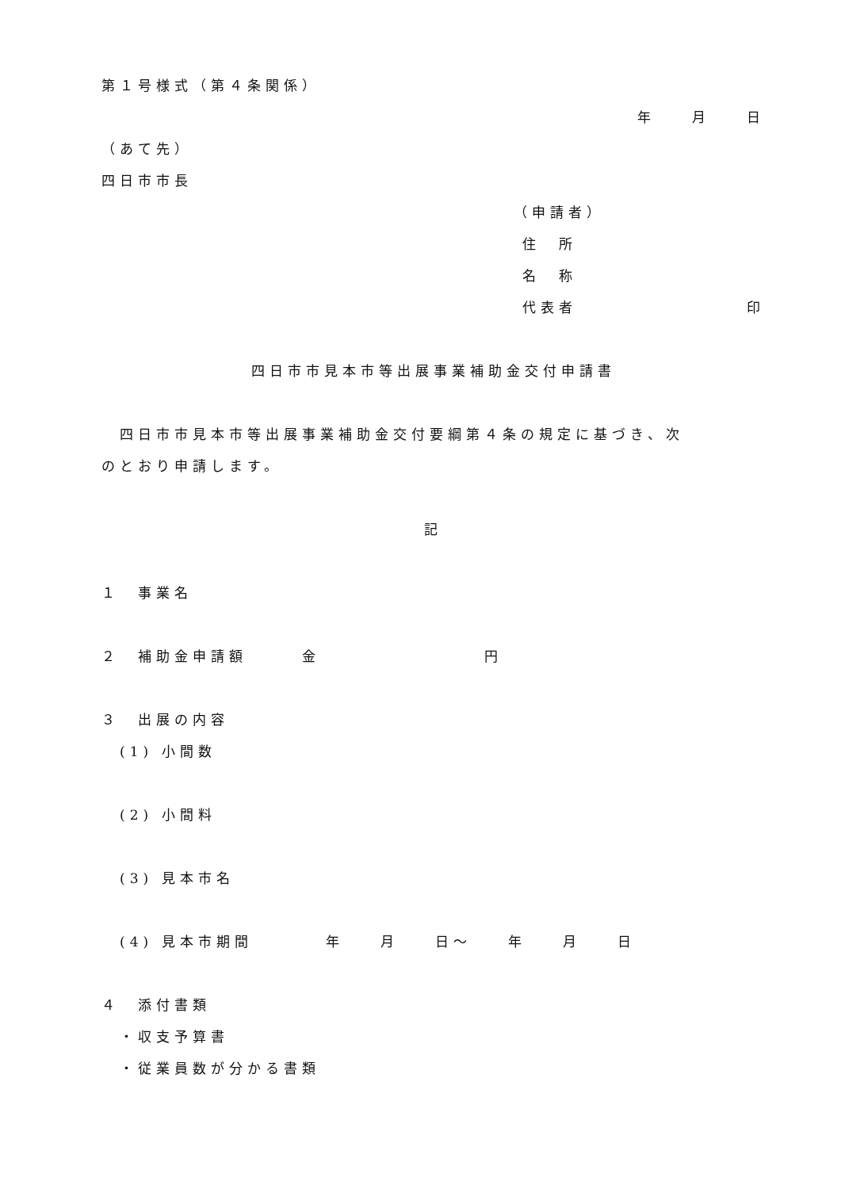第１号様式（第４条関係）
年　　月　　日
（あて先）
四日市市長
（申請者）
住　所
名　称
代表者 印
四日市市見本市等出展事業補助金交付申請書
　四日市市見本市等出展事業補助金交付要綱第４条の規定に基づき、次
のとおり申請します。
記
１　事業名
２　補助金申請額　　　金　　　　　　　　　円
３　出展の内容
　(1) 小間数
　(2) 小間料
　(3) 見本市名
　(4) 見本市期間　　　　年　　月　　日～　　年　　月　　日
４　添付書類
　・収支予算書
　・従業員数が分かる書類